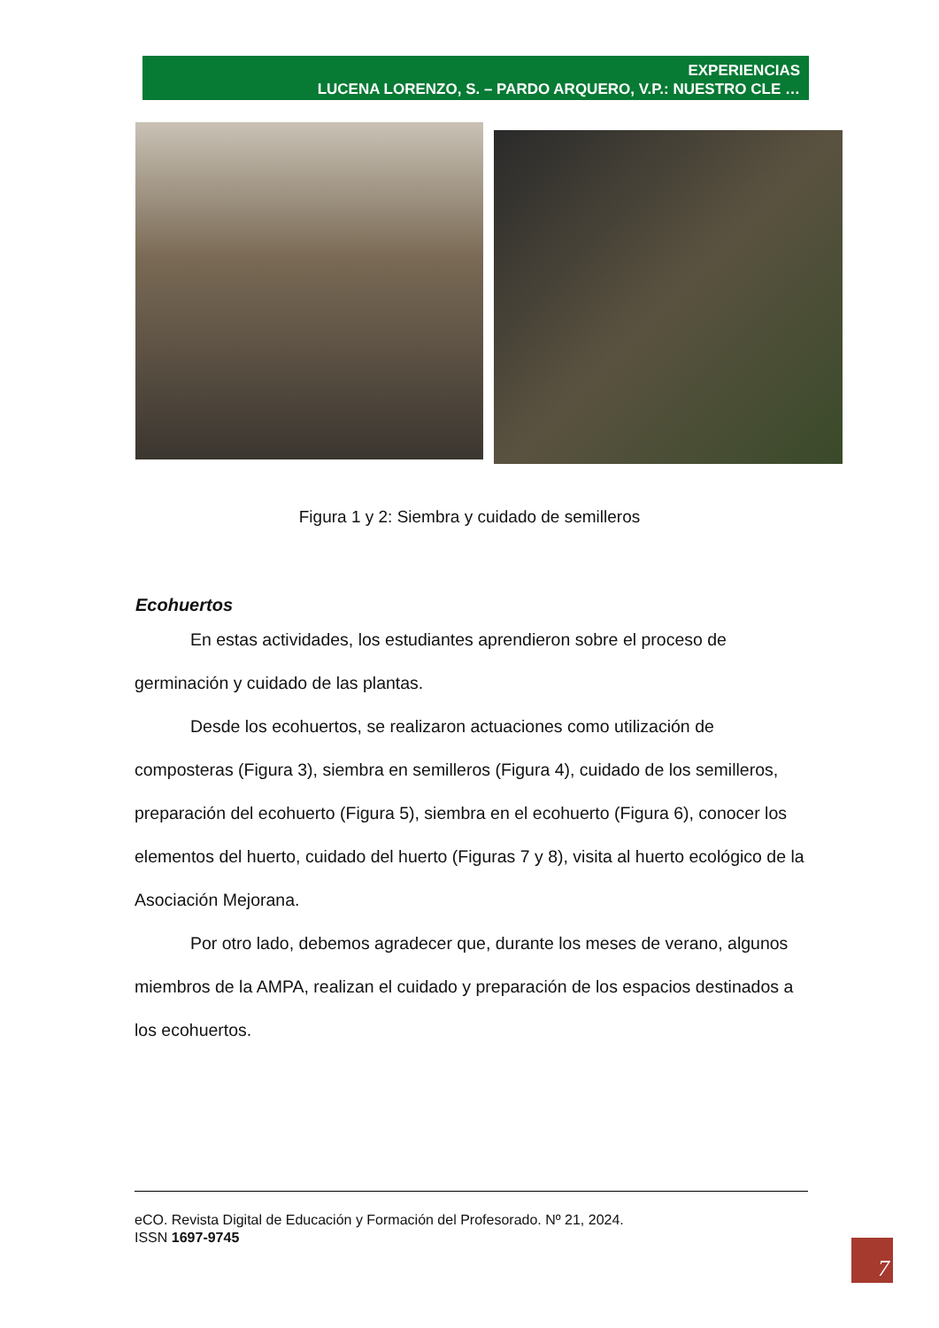EXPERIENCIAS
LUCENA LORENZO, S. – PARDO ARQUERO, V.P.: NUESTRO CLE …
Figura 1 y 2: Siembra y cuidado de semilleros
Ecohuertos
En estas actividades, los estudiantes aprendieron sobre el proceso de germinación y cuidado de las plantas.
Desde los ecohuertos, se realizaron actuaciones como utilización de composteras (Figura 3), siembra en semilleros (Figura 4), cuidado de los semilleros, preparación del ecohuerto (Figura 5), siembra en el ecohuerto (Figura 6), conocer los elementos del huerto, cuidado del huerto (Figuras 7 y 8), visita al huerto ecológico de la Asociación Mejorana.
Por otro lado, debemos agradecer que, durante los meses de verano, algunos miembros de la AMPA, realizan el cuidado y preparación de los espacios destinados a los ecohuertos.
eCO. Revista Digital de Educación y Formación del Profesorado. Nº 21, 2024.
ISSN 1697-9745
7